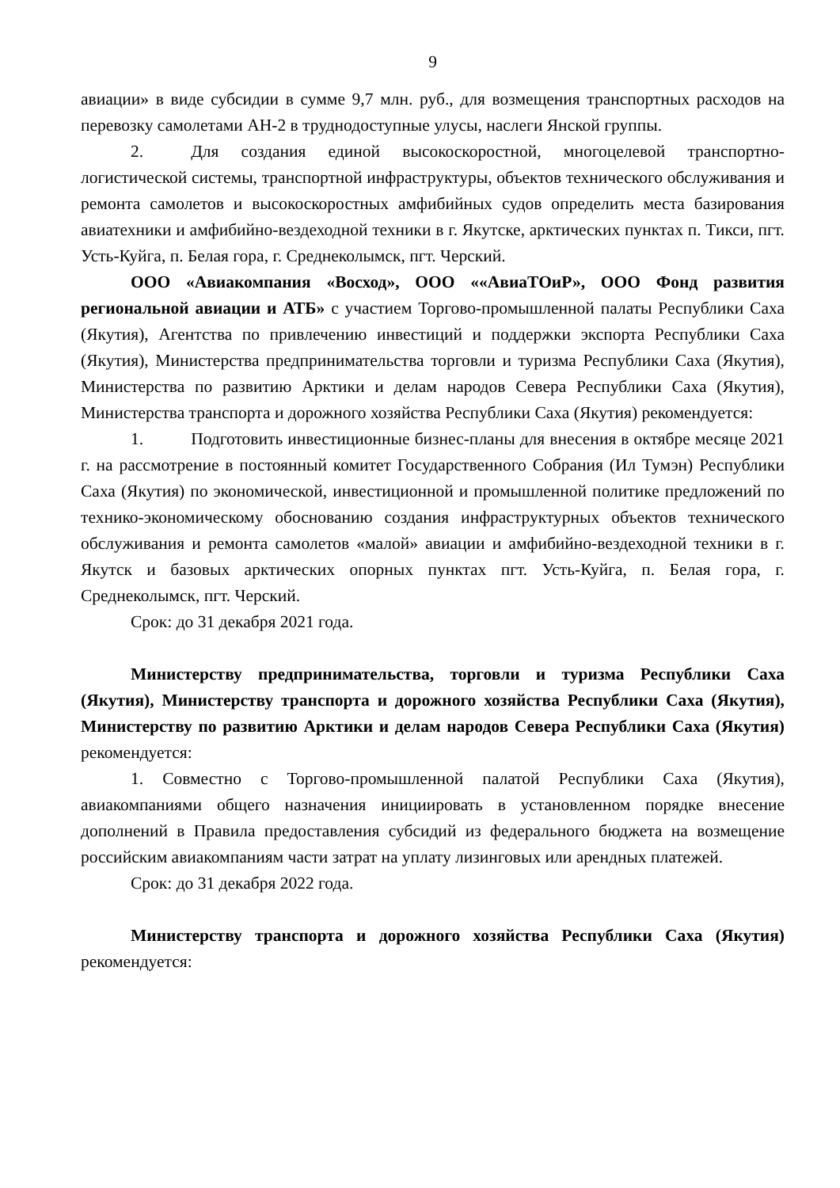9
авиации» в виде субсидии в сумме 9,7 млн. руб., для возмещения транспортных расходов на перевозку самолетами АН-2 в труднодоступные улусы, наслеги Янской группы.
2. Для создания единой высокоскоростной, многоцелевой транспортно-логистической системы, транспортной инфраструктуры, объектов технического обслуживания и ремонта самолетов и высокоскоростных амфибийных судов определить места базирования авиатехники и амфибийно-вездеходной техники в г. Якутске, арктических пунктах п. Тикси, пгт. Усть-Куйга, п. Белая гора, г. Среднеколымск, пгт. Черский.
ООО «Авиакомпания «Восход», ООО ««АвиаТОиР», ООО Фонд развития региональной авиации и АТБ» с участием Торгово-промышленной палаты Республики Саха (Якутия), Агентства по привлечению инвестиций и поддержки экспорта Республики Саха (Якутия), Министерства предпринимательства торговли и туризма Республики Саха (Якутия), Министерства по развитию Арктики и делам народов Севера Республики Саха (Якутия), Министерства транспорта и дорожного хозяйства Республики Саха (Якутия) рекомендуется:
1. Подготовить инвестиционные бизнес-планы для внесения в октябре месяце 2021 г. на рассмотрение в постоянный комитет Государственного Собрания (Ил Тумэн) Республики Саха (Якутия) по экономической, инвестиционной и промышленной политике предложений по технико-экономическому обоснованию создания инфраструктурных объектов технического обслуживания и ремонта самолетов «малой» авиации и амфибийно-вездеходной техники в г. Якутск и базовых арктических опорных пунктах пгт. Усть-Куйга, п. Белая гора, г. Среднеколымск, пгт. Черский.
Срок: до 31 декабря 2021 года.
Министерству предпринимательства, торговли и туризма Республики Саха (Якутия), Министерству транспорта и дорожного хозяйства Республики Саха (Якутия), Министерству по развитию Арктики и делам народов Севера Республики Саха (Якутия) рекомендуется:
1. Совместно с Торгово-промышленной палатой Республики Саха (Якутия), авиакомпаниями общего назначения инициировать в установленном порядке внесение дополнений в Правила предоставления субсидий из федерального бюджета на возмещение российским авиакомпаниям части затрат на уплату лизинговых или арендных платежей.
Срок: до 31 декабря 2022 года.
Министерству транспорта и дорожного хозяйства Республики Саха (Якутия) рекомендуется: